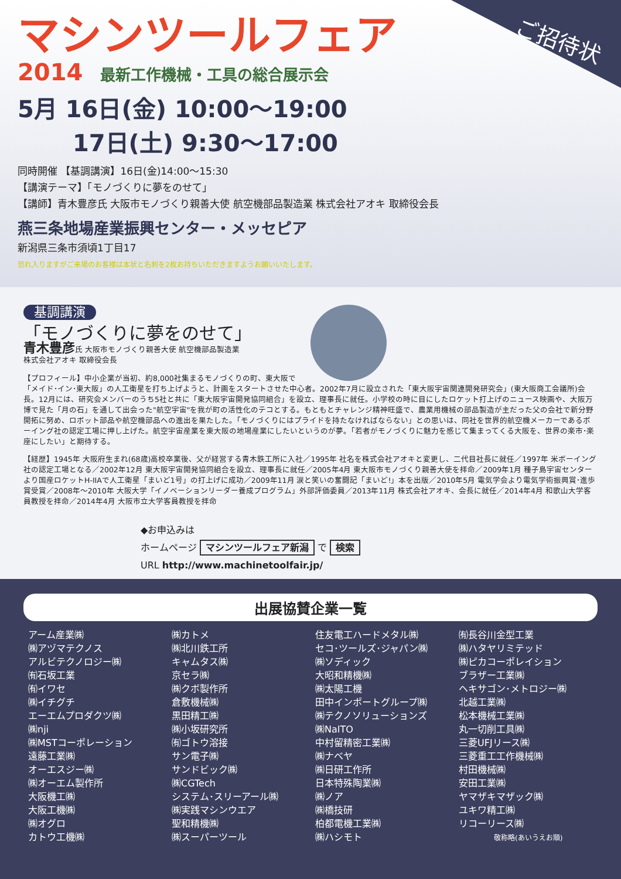ご招待状
マシンツールフェア
2014 最新工作機械・工具の総合展示会
5月 16日(金) 10:00〜19:00
   17日(土) 9:30〜17:00
同時開催 【基調講演】16日(金)14:00〜15:30
【講演テーマ】「モノづくりに夢をのせて」
【講師】青木豊彦氏 大阪市モノづくり親善大使 航空機部品製造業 株式会社アオキ 取締役会長
燕三条地場産業振興センター・メッセピア
新潟県三条市須頃1丁目17
恐れ入りますがご来場のお客様は本状と名刺を2枚お持ちいただきますようお願いいたします。
基調講演
「モノづくりに夢をのせて」
青木豊彦氏 大阪市モノづくり親善大使 航空機部品製造業
株式会社アオキ 取締役会長
【プロフィール】中小企業が当初、約8,000社集まるモノづくりの町、東大阪で「メイド･イン･東大阪」の人工衛星を打ち上げようと、計画をスタートさせた中心者。2002年7月に設立された「東大阪宇宙関連開発研究会」(東大阪商工会議所)会長。12月には、研究会メンバーのうち5社と共に「東大阪宇宙開発協同組合」を設立、理事長に就任。小学校の時に目にしたロケット打上げのニュース映画や、大阪万博で見た「月の石」を通して出会った"航空宇宙"を我が町の活性化のテコとする。もともとチャレンジ精神旺盛で、農業用機械の部品製造が主だった父の会社で新分野開拓に努め、ロボット部品や航空機部品への進出を果たした。「モノづくりにはプライドを持たなければならない」との思いは、同社を世界的航空機メーカーであるボーイング社の認定工場に押し上げた。航空宇宙産業を東大阪の地場産業にしたいというのが夢。「若者がモノづくりに魅力を感じて集まってくる大阪を、世界の楽市･楽座にしたい」と期待する。
【経歴】1945年 大阪府生まれ(68歳)高校卒業後、父が経営する青木鉄工所に入社／1995年 社名を株式会社アオキと変更し、二代目社長に就任／1997年 米ボーイング社の認定工場となる／2002年12月 東大阪宇宙開発協同組合を設立、理事長に就任／2005年4月 東大阪市モノづくり親善大使を拝命／2009年1月 種子島宇宙センターより国産ロケットH-IIAで人工衛星「まいど1号」の打上げに成功／2009年11月 涙と笑いの奮闘記「まいど!」本を出版／2010年5月 電気学会より電気学術振興賞･進歩賞受賞／2008年〜2010年 大阪大学「イノベーションリーダー養成プログラム」外部評価委員／2013年11月 株式会社アオキ、会長に就任／2014年4月 和歌山大学客員教授を拝命／2014年4月 大阪市立大学客員教授を拝命
◆お申込みは
ホームページ マシンツールフェア新潟 で 検索
URL http://www.machinetoolfair.jp/
出展協賛企業一覧
アーム産業㈱
㈱アヅマテクノス
アルビテクノロジー㈱
㈲石坂工業
㈲イワセ
㈱イチグチ
エーエムプロダクツ㈱
㈱nji
㈱MSTコーポレーション
遠藤工業㈱
オーエスジー㈱
㈱オーエム製作所
大阪機工㈱
大阪工機㈱
㈱オグロ
カトウ工機㈱
㈱カトメ
㈱北川鉄工所
キャムタス㈱
京セラ㈱
㈱クボ製作所
倉敷機械㈱
黒田精工㈱
㈱小坂研究所
㈲ゴトウ溶接
サン電子㈱
サンドビック㈱
㈱CGTech
システム･スリーアール㈱
㈱実践マシンウエア
聖和精機㈱
㈱スーパーツール
住友電工ハードメタル㈱
セコ･ツールズ･ジャパン㈱
㈱ソディック
大昭和精機㈱
㈱太陽工機
田中インポートグループ㈱
㈱テクノソリューションズ
㈱NaITO
中村留精密工業㈱
㈱ナベヤ
㈱日研工作所
日本特殊陶業㈱
㈱ノア
㈱橋技研
柏都電機工業㈱
㈱ハシモト
㈲長谷川金型工業
㈱ハタヤリミテッド
㈱ピカコーポレイション
ブラザー工業㈱
ヘキサゴン･メトロジー㈱
北越工業㈱
松本機械工業㈱
丸一切削工具㈱
三菱UFJリース㈱
三菱重工工作機械㈱
村田機械㈱
安田工業㈱
ヤマザキマザック㈱
ユキワ精工㈱
リコーリース㈱
敬称略(あいうえお順)